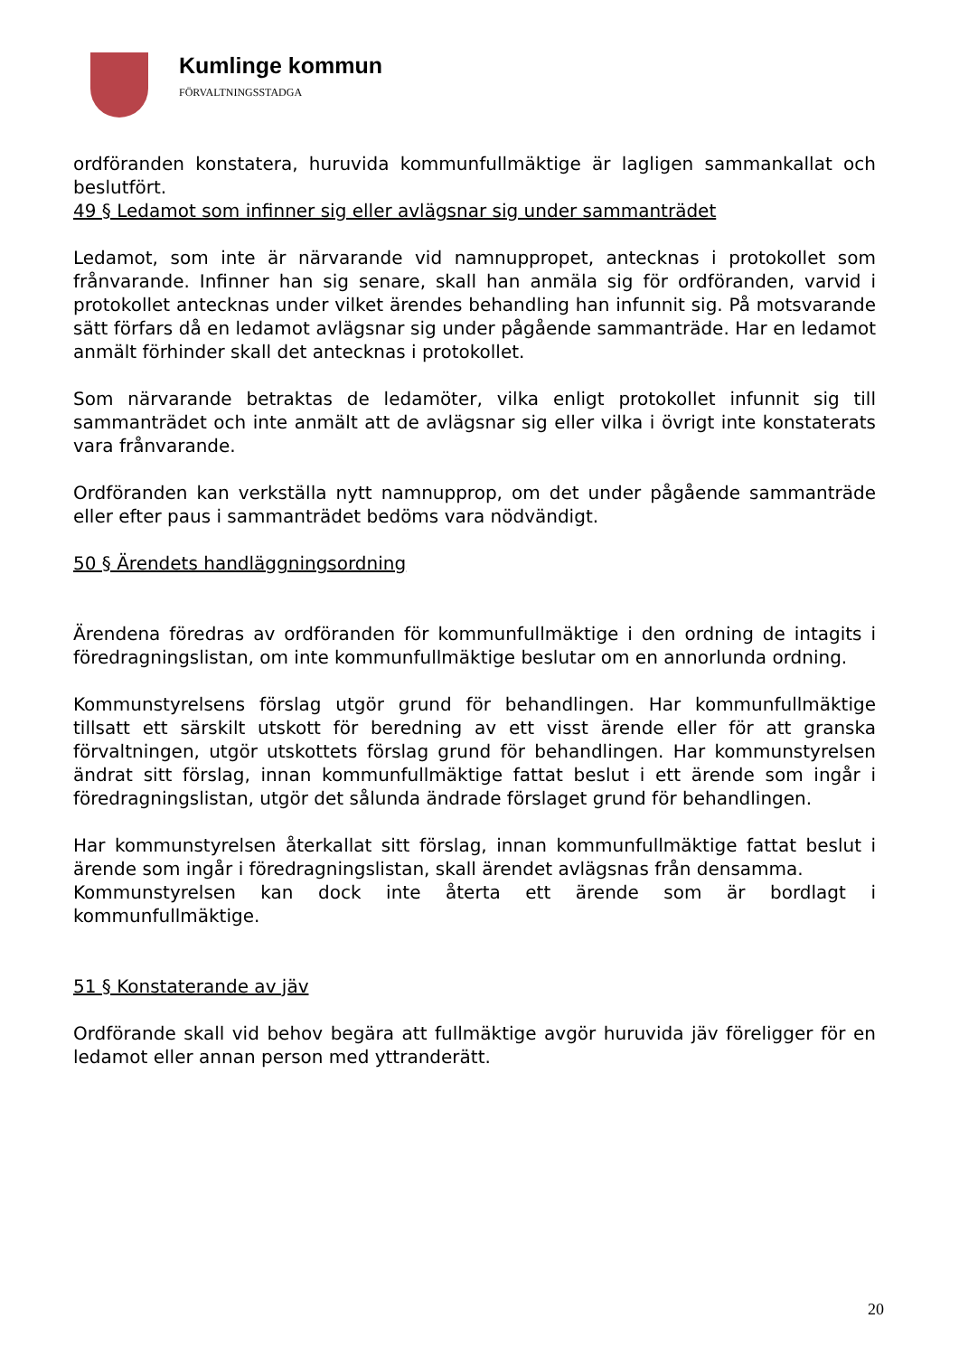Kumlinge kommun
FÖRVALTNINGSSTADGA
ordföranden konstatera, huruvida kommunfullmäktige är lagligen sammankallat och beslutfört.
49 § Ledamot som infinner sig eller avlägsnar sig under sammanträdet
Ledamot, som inte är närvarande vid namnuppropet, antecknas i protokollet som frånvarande. Infinner han sig senare, skall han anmäla sig för ordföranden, varvid i protokollet antecknas under vilket ärendes behandling han infunnit sig. På motsvarande sätt förfars då en ledamot avlägsnar sig under pågående sammanträde. Har en ledamot anmält förhinder skall det antecknas i protokollet.
Som närvarande betraktas de ledamöter, vilka enligt protokollet infunnit sig till sammanträdet och inte anmält att de avlägsnar sig eller vilka i övrigt inte konstaterats vara frånvarande.
Ordföranden kan verkställa nytt namnupprop, om det under pågående sammanträde eller efter paus i sammanträdet bedöms vara nödvändigt.
50 § Ärendets handläggningsordning
Ärendena föredras av ordföranden för kommunfullmäktige i den ordning de intagits i föredragningslistan, om inte kommunfullmäktige beslutar om en annorlunda ordning.
Kommunstyrelsens förslag utgör grund för behandlingen. Har kommunfullmäktige tillsatt ett särskilt utskott för beredning av ett visst ärende eller för att granska förvaltningen, utgör utskottets förslag grund för behandlingen. Har kommunstyrelsen ändrat sitt förslag, innan kommunfullmäktige fattat beslut i ett ärende som ingår i föredragningslistan, utgör det sålunda ändrade förslaget grund för behandlingen.
Har kommunstyrelsen återkallat sitt förslag, innan kommunfullmäktige fattat beslut i ärende som ingår i föredragningslistan, skall ärendet avlägsnas från densamma.
Kommunstyrelsen kan dock inte återta ett ärende som är bordlagt i kommunfullmäktige.
51 § Konstaterande av jäv
Ordförande skall vid behov begära att fullmäktige avgör huruvida jäv föreligger för en ledamot eller annan person med yttranderätt.
20